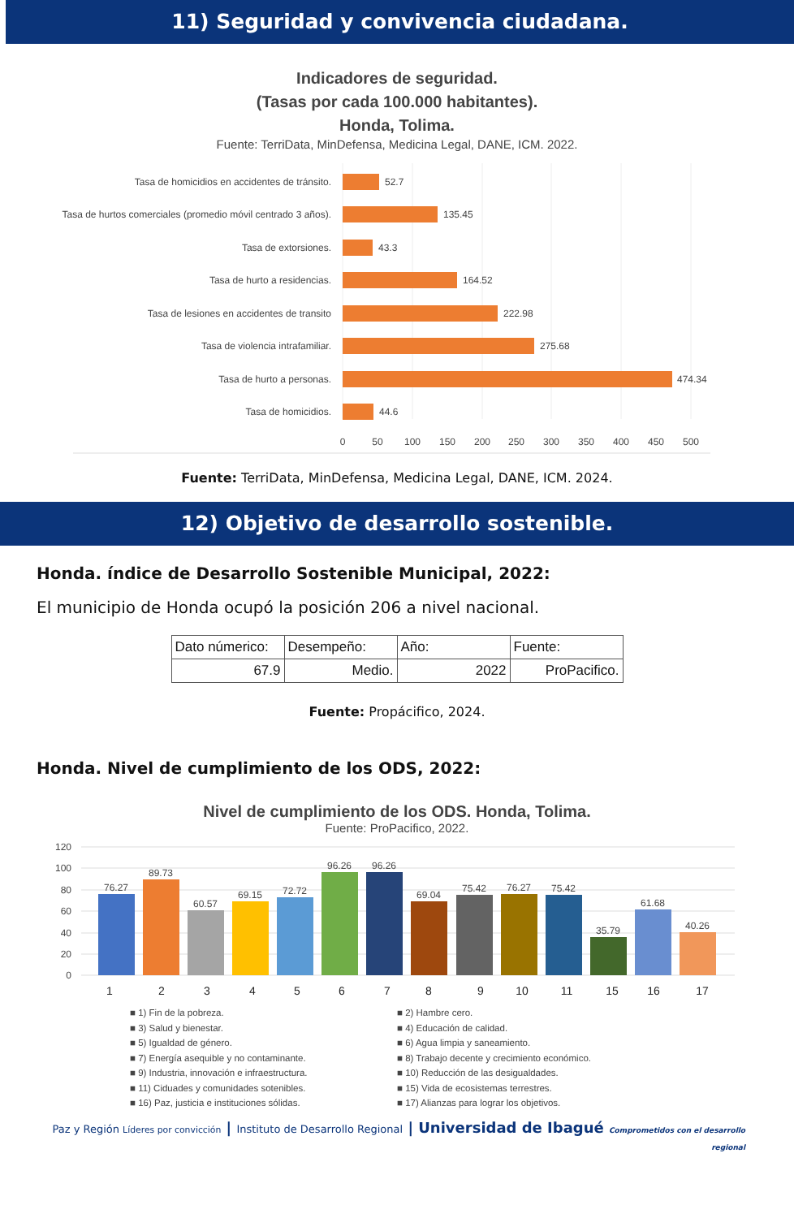11) Seguridad y convivencia ciudadana.
Indicadores de seguridad.
(Tasas por cada 100.000 habitantes).
Honda, Tolima.
Fuente: TerriData, MinDefensa, Medicina Legal, DANE, ICM. 2022.
Tasa de homicidios en accidentes de tránsito.
Tasa de hurtos comerciales (promedio móvil centrado 3 años).
Tasa de extorsiones.
Tasa de hurto a residencias.
Tasa de lesiones en accidentes de transito
Tasa de violencia intrafamiliar.
Tasa de hurto a personas.
Tasa de homicidios.
52.7
135.45
43.3
164.52
222.98
275.68
474.34
44.6
0
50
100
150
200
250
300
350
400
450
500
Fuente: TerriData, MinDefensa, Medicina Legal, DANE, ICM. 2024.
12) Objetivo de desarrollo sostenible.
Honda. índice de Desarrollo Sostenible Municipal, 2022:
El municipio de Honda ocupó la posición 206 a nivel nacional.
| Dato númerico: | Desempeño: | Año: | Fuente: |
| 67.9 | Medio. | 2022 | ProPacifico. |
Fuente: Propácifico, 2024.
Honda. Nivel de cumplimiento de los ODS, 2022:
Nivel de cumplimiento de los ODS. Honda, Tolima.
Fuente: ProPacifico, 2022.
120
100
80
60
40
20
0
76.27
89.73
60.57
69.15
72.72
96.26
96.26
69.04
75.42
76.27
75.42
35.79
61.68
40.26
1
2
3
4
5
6
7
8
9
10
11
15
16
17
■ 1) Fin de la pobreza.
■ 2) Hambre cero.
■ 3) Salud y bienestar.
■ 4) Educación de calidad.
■ 5) Igualdad de género.
■ 6) Agua limpia y saneamiento.
■ 7) Energía asequible y no contaminante.
■ 8) Trabajo decente y crecimiento económico.
■ 9) Industria, innovación e infraestructura.
■ 10) Reducción de las desigualdades.
■ 11) Ciduades y comunidades sotenibles.
■ 15) Vida de ecosistemas terrestres.
■ 16) Paz, justicia e instituciones sólidas.
■ 17) Alianzas para lograr los objetivos.
Paz y Región Líderes por convicción | Instituto de Desarrollo Regional | Universidad de Ibagué Comprometidos con el desarrollo regional